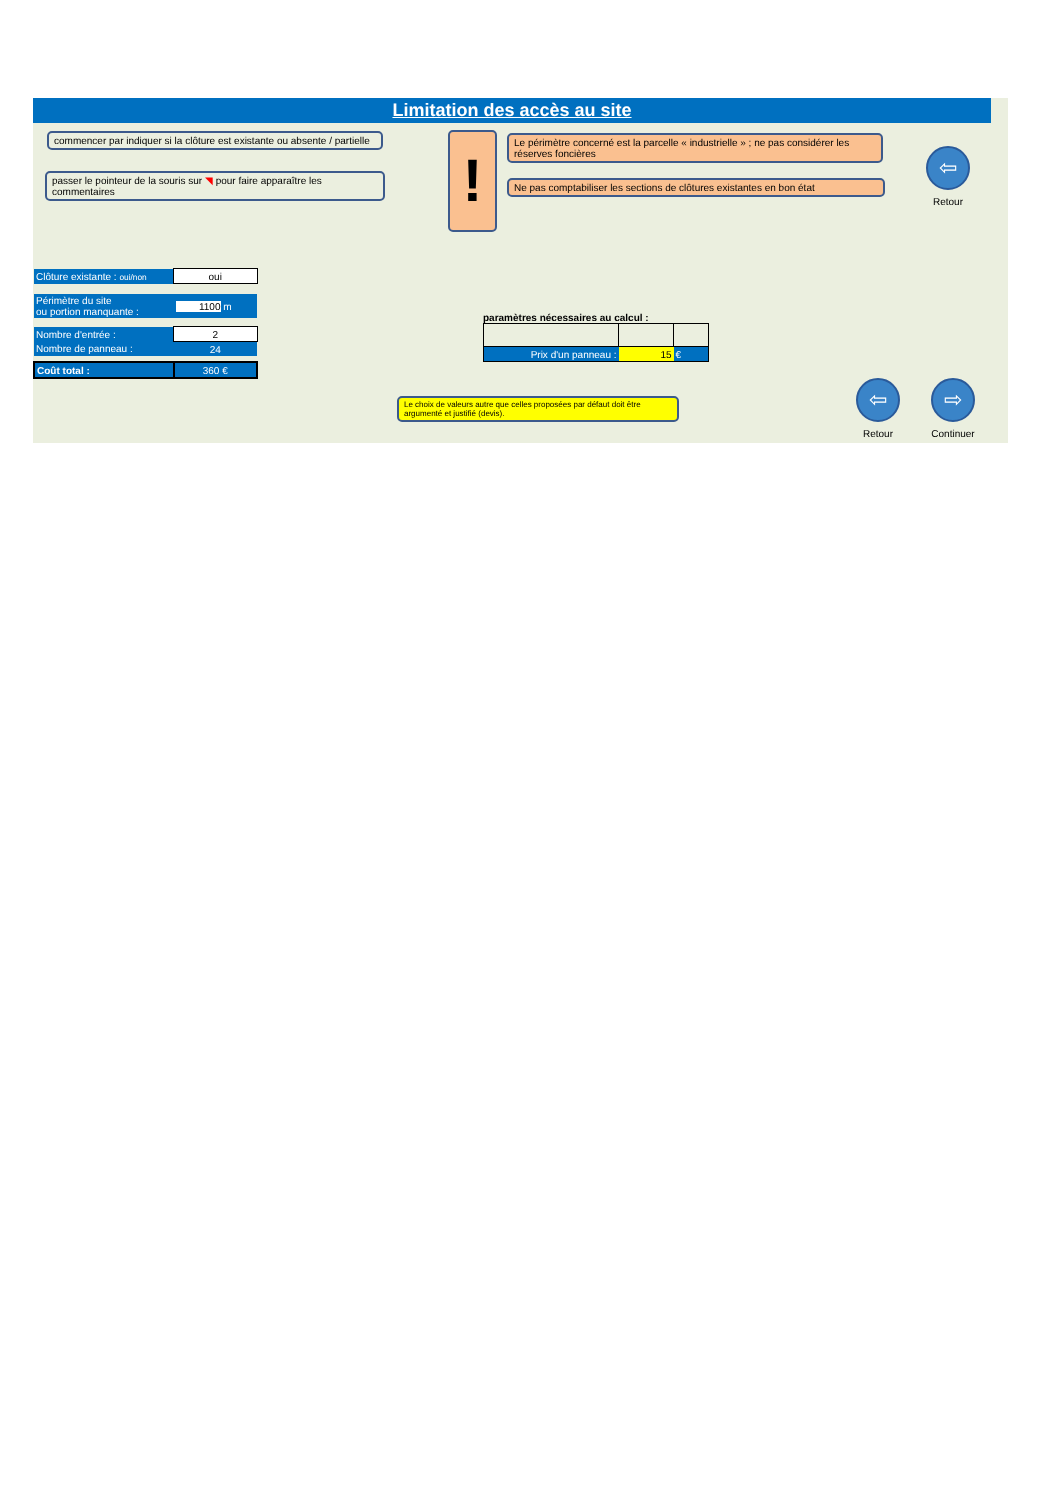Limitation des accès au site
commencer par indiquer si la clôture est existante ou absente / partielle
passer le pointeur de la souris sur ◥ pour faire apparaître les commentaires
!
Le périmètre concerné est la parcelle « industrielle » ; ne pas considérer les réserves foncières
Ne pas comptabiliser les sections de clôtures existantes en bon état
⇦
Retour
| Clôture existante : oui/non | oui |
| Périmètre du site ou portion manquante : | 1100 m |
| Nombre d'entrée : | 2 |
| Nombre de panneau : | 24 |
| Coût total : | 360 € |
paramètres nécessaires au calcul :
| Prix d'un panneau : | 15 | € |
Le choix de valeurs autre que celles proposées par défaut doit être argumenté et justifié (devis).
⇦
Retour
⇨
Continuer